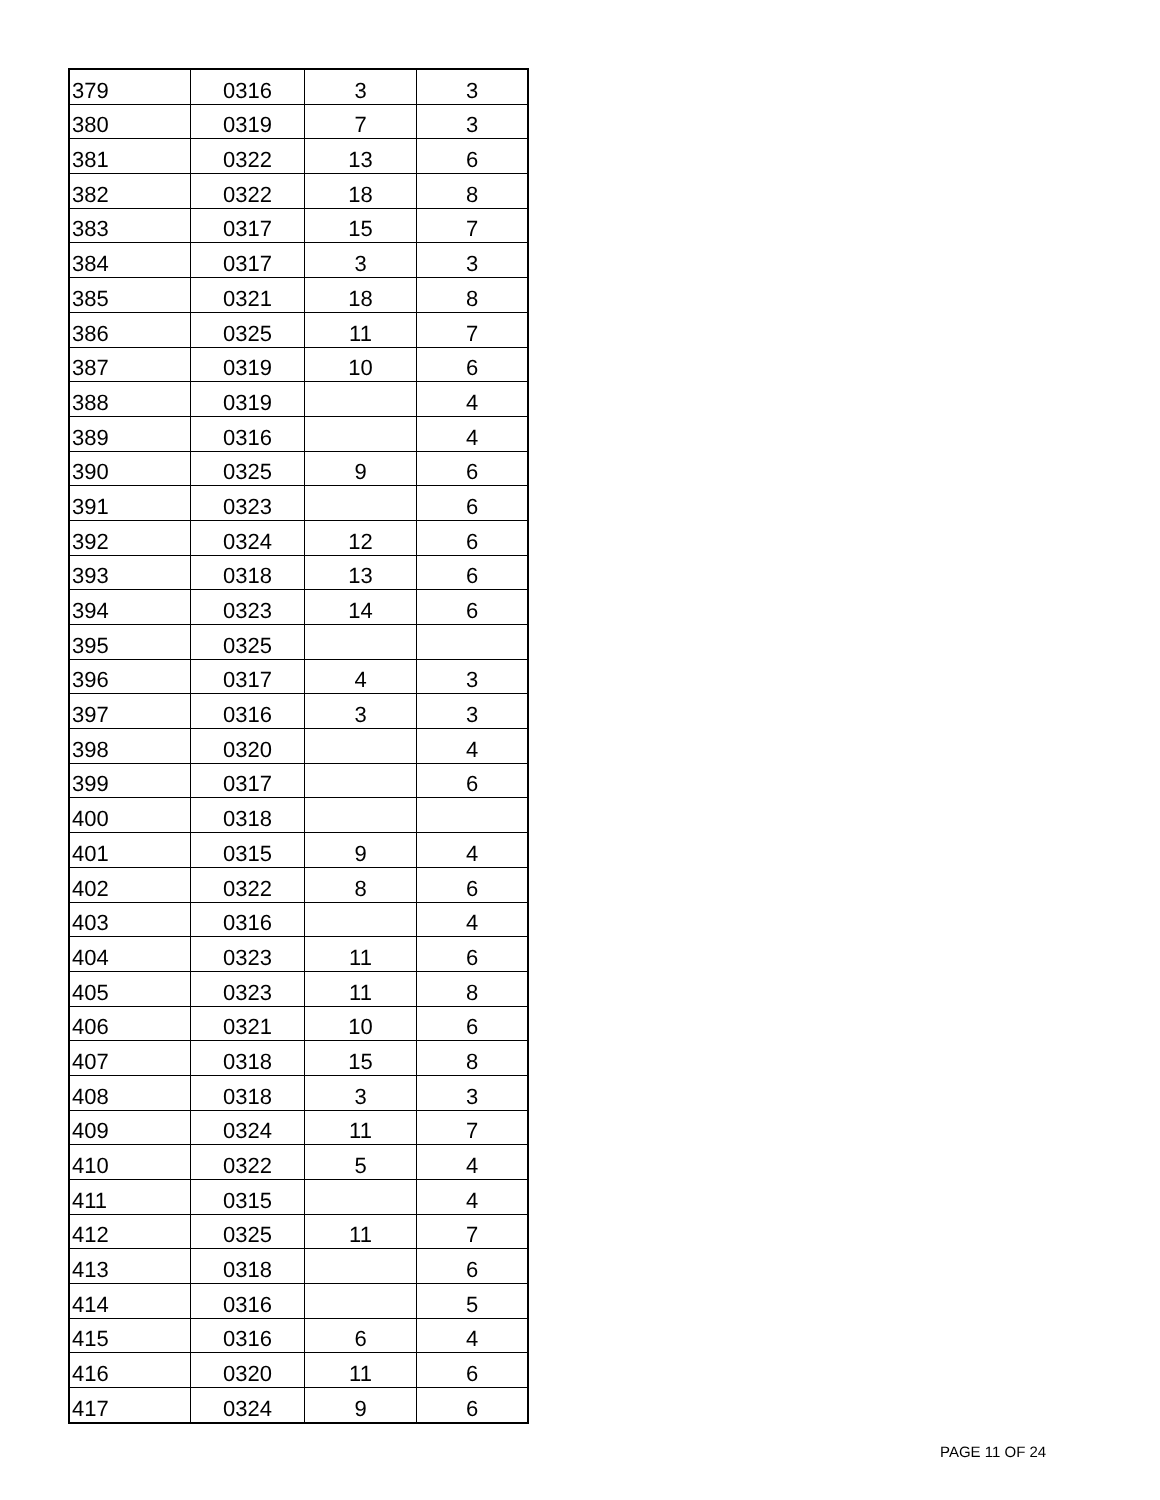| 379 | 0316 | 3 | 3 |
| 380 | 0319 | 7 | 3 |
| 381 | 0322 | 13 | 6 |
| 382 | 0322 | 18 | 8 |
| 383 | 0317 | 15 | 7 |
| 384 | 0317 | 3 | 3 |
| 385 | 0321 | 18 | 8 |
| 386 | 0325 | 11 | 7 |
| 387 | 0319 | 10 | 6 |
| 388 | 0319 | | 4 |
| 389 | 0316 | | 4 |
| 390 | 0325 | 9 | 6 |
| 391 | 0323 | | 6 |
| 392 | 0324 | 12 | 6 |
| 393 | 0318 | 13 | 6 |
| 394 | 0323 | 14 | 6 |
| 395 | 0325 | | |
| 396 | 0317 | 4 | 3 |
| 397 | 0316 | 3 | 3 |
| 398 | 0320 | | 4 |
| 399 | 0317 | | 6 |
| 400 | 0318 | | |
| 401 | 0315 | 9 | 4 |
| 402 | 0322 | 8 | 6 |
| 403 | 0316 | | 4 |
| 404 | 0323 | 11 | 6 |
| 405 | 0323 | 11 | 8 |
| 406 | 0321 | 10 | 6 |
| 407 | 0318 | 15 | 8 |
| 408 | 0318 | 3 | 3 |
| 409 | 0324 | 11 | 7 |
| 410 | 0322 | 5 | 4 |
| 411 | 0315 | | 4 |
| 412 | 0325 | 11 | 7 |
| 413 | 0318 | | 6 |
| 414 | 0316 | | 5 |
| 415 | 0316 | 6 | 4 |
| 416 | 0320 | 11 | 6 |
| 417 | 0324 | 9 | 6 |
PAGE 11 OF 24